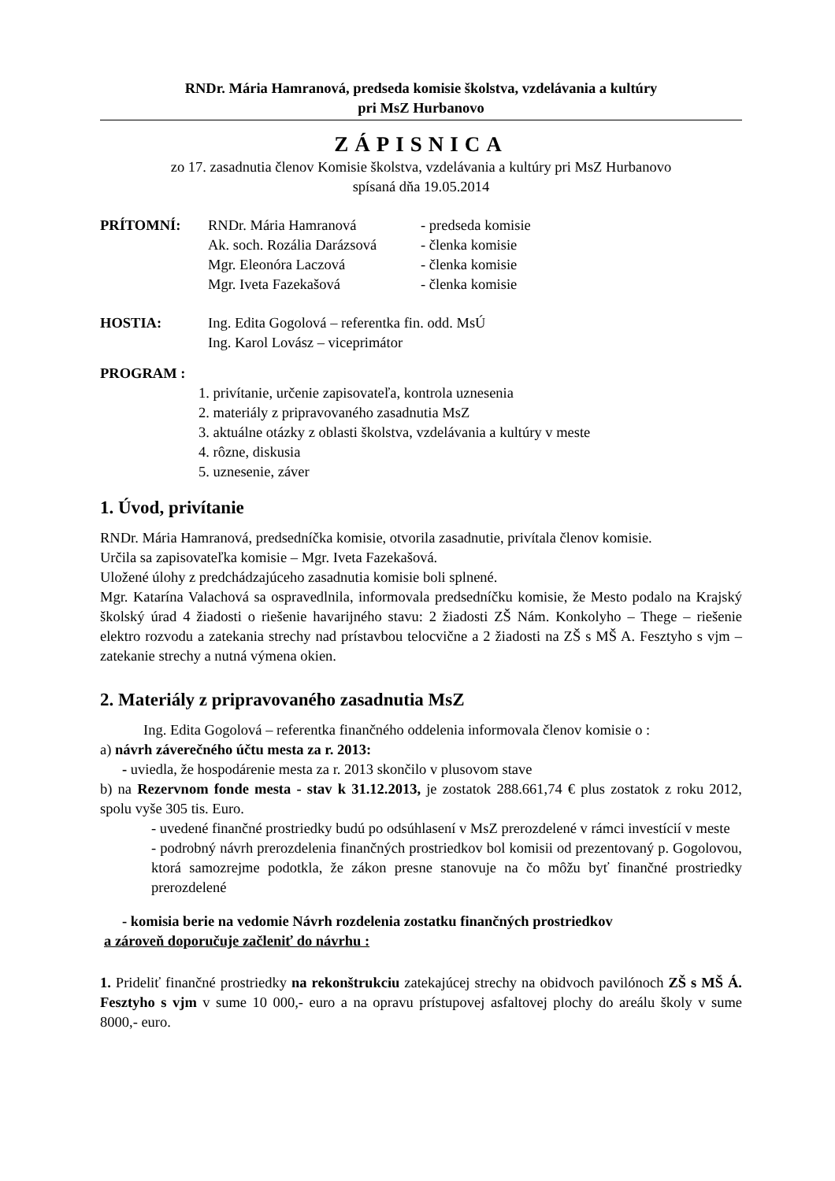RNDr. Mária Hamranová, predseda komisie školstva, vzdelávania a kultúry
pri MsZ Hurbanovo
ZÁPISNICA
zo 17. zasadnutia členov Komisie školstva, vzdelávania a kultúry pri MsZ Hurbanovo
spísaná dňa 19.05.2014
PRÍTOMNÍ: RNDr. Mária Hamranová - predseda komisie
Ak. soch. Rozália Darázsová - členka komisie
Mgr. Eleonóra Laczová - členka komisie
Mgr. Iveta Fazekašová - členka komisie
HOSTIA: Ing. Edita Gogolová – referentka fin. odd. MsÚ
Ing. Karol Lovász – viceprimátor
PROGRAM :
1. privítanie, určenie zapisovateľa, kontrola uznesenia
2. materiály z pripravovaného zasadnutia MsZ
3. aktuálne otázky z oblasti školstva, vzdelávania a kultúry v meste
4. rôzne, diskusia
5. uznesenie, záver
1. Úvod, privítanie
RNDr. Mária Hamranová, predsedníčka komisie, otvorila zasadnutie, privítala členov komisie.
Určila sa zapisovateľka komisie – Mgr. Iveta Fazekašová.
Uložené úlohy z predchádzajúceho zasadnutia komisie boli splnené.
Mgr. Katarína Valachová sa ospravedlnila, informovala predsedníčku komisie, že Mesto podalo na Krajský školský úrad 4 žiadosti o riešenie havarijného stavu: 2 žiadosti ZŠ Nám. Konkolyho – Thege – riešenie elektro rozvodu a zatekania strechy nad prístavbou telocvične a 2 žiadosti na ZŠ s MŠ A. Fesztyho s vjm – zatekanie strechy a nutná výmena okien.
2. Materiály z pripravovaného zasadnutia MsZ
Ing. Edita Gogolová – referentka finančného oddelenia informovala členov komisie o :
a) návrh záverečného účtu mesta za r. 2013:
- uviedla, že hospodárenie mesta za r. 2013 skončilo v plusovom stave
b) na Rezervnom fonde mesta - stav k 31.12.2013, je zostatok 288.661,74 € plus zostatok z roku 2012, spolu vyše 305 tis. Euro.
- uvedené finančné prostriedky budú po odsúhlasení v MsZ prerozdelené v rámci investícií v meste
- podrobný návrh prerozdelenia finančných prostriedkov bol komisii od prezentovaný p. Gogolovou, ktorá samozrejme podotkla, že zákon presne stanovuje na čo môžu byť finančné prostriedky prerozdelené
- komisia berie na vedomie Návrh rozdelenia zostatku finančných prostriedkov
a zároveň doporučuje začleniť do návrhu :
1. Prideliť finančné prostriedky na rekonštrukciu zatekajúcej strechy na obidvoch pavilónoch ZŠ s MŠ Á. Fesztyho s vjm v sume 10 000,- euro a na opravu prístupovej asfaltovej plochy do areálu školy v sume 8000,- euro.